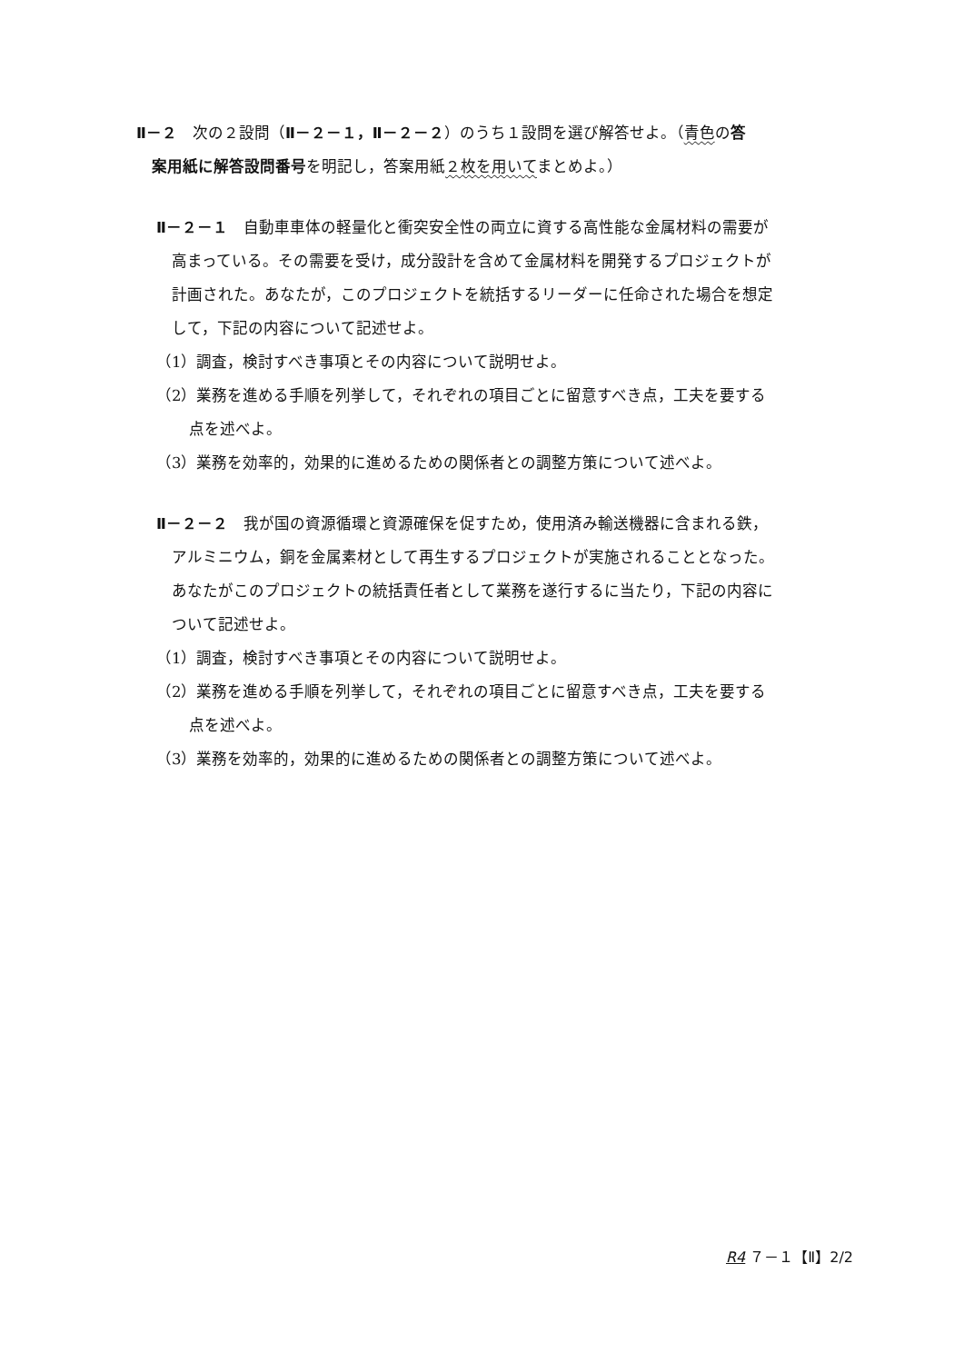Ⅱ－２　次の２設問（Ⅱ－２－１，Ⅱ－２－２）のうち１設問を選び解答せよ。（青色の答
案用紙に解答設問番号を明記し，答案用紙２枚を用いてまとめよ。）
Ⅱ－２－１　自動車車体の軽量化と衝突安全性の両立に資する高性能な金属材料の需要が
高まっている。その需要を受け，成分設計を含めて金属材料を開発するプロジェクトが
計画された。あなたが，このプロジェクトを統括するリーダーに任命された場合を想定
して，下記の内容について記述せよ。
（1）調査，検討すべき事項とその内容について説明せよ。
（2）業務を進める手順を列挙して，それぞれの項目ごとに留意すべき点，工夫を要する
点を述べよ。
（3）業務を効率的，効果的に進めるための関係者との調整方策について述べよ。
Ⅱ－２－２　我が国の資源循環と資源確保を促すため，使用済み輸送機器に含まれる鉄，
アルミニウム，銅を金属素材として再生するプロジェクトが実施されることとなった。
あなたがこのプロジェクトの統括責任者として業務を遂行するに当たり，下記の内容に
ついて記述せよ。
（1）調査，検討すべき事項とその内容について説明せよ。
（2）業務を進める手順を列挙して，それぞれの項目ごとに留意すべき点，工夫を要する
点を述べよ。
（3）業務を効率的，効果的に進めるための関係者との調整方策について述べよ。
R4 ７－１【Ⅱ】2/2